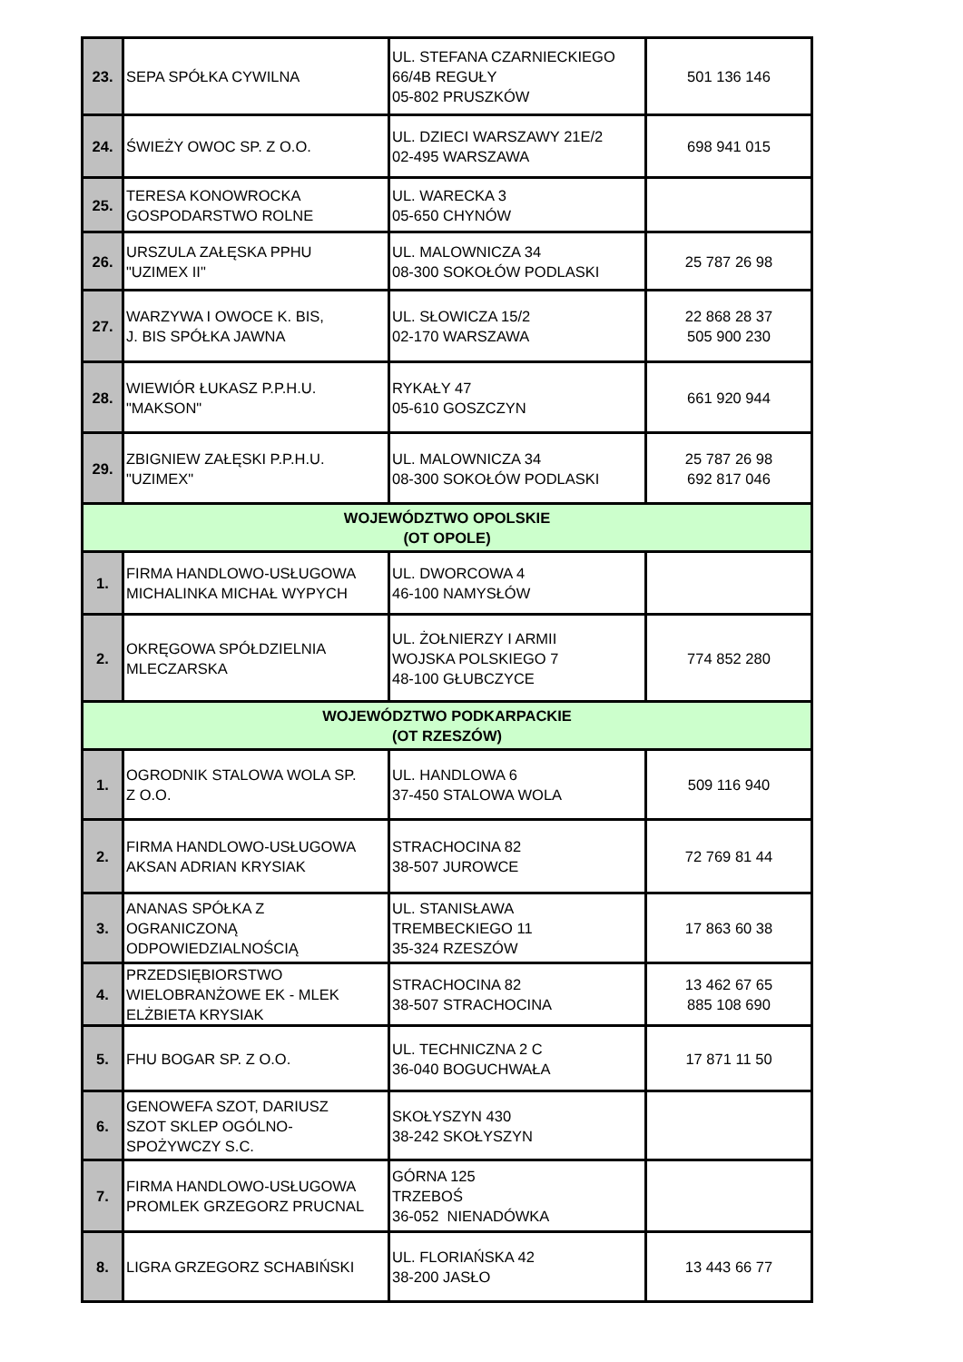| 23. | SEPA SPÓŁKA CYWILNA | UL. STEFANA CZARNIECKIEGO 66/4B REGUŁY 05-802 PRUSZKÓW | 501 136 146 |
| 24. | ŚWIEŻY OWOC SP. Z O.O. | UL. DZIECI WARSZAWY 21E/2 02-495 WARSZAWA | 698 941 015 |
| 25. | TERESA KONOWROCKA GOSPODARSTWO ROLNE | UL. WARECKA 3 05-650 CHYNÓW | |
| 26. | URSZULA ZAŁĘSKA PPHU "UZIMEX II" | UL. MALOWNICZA 34 08-300 SOKOŁÓW PODLASKI | 25 787 26 98 |
| 27. | WARZYWA I OWOCE K. BIS, J. BIS SPÓŁKA JAWNA | UL. SŁOWICZA 15/2 02-170 WARSZAWA | 22 868 28 37 505 900 230 |
| 28. | WIEWIÓR ŁUKASZ P.P.H.U. "MAKSON" | RYKAŁY 47 05-610 GOSZCZYN | 661 920 944 |
| 29. | ZBIGNIEW ZAŁĘSKI P.P.H.U. "UZIMEX" | UL. MALOWNICZA 34 08-300 SOKOŁÓW PODLASKI | 25 787 26 98 692 817 046 |
| WOJEWÓDZTWO OPOLSKIE (OT OPOLE) | | | |
| 1. | FIRMA HANDLOWO-USŁUGOWA MICHALINKA MICHAŁ WYPYCH | UL. DWORCOWA 4 46-100 NAMYSŁÓW | |
| 2. | OKRĘGOWA SPÓŁDZIELNIA MLECZARSKA | UL. ŻOŁNIERZY I ARMII WOJSKA POLSKIEGO 7 48-100 GŁUBCZYCE | 774 852 280 |
| WOJEWÓDZTWO PODKARPACKIE (OT RZESZÓW) | | | |
| 1. | OGRODNIK STALOWA WOLA SP. Z O.O. | UL. HANDLOWA 6 37-450 STALOWA WOLA | 509 116 940 |
| 2. | FIRMA HANDLOWO-USŁUGOWA AKSAN ADRIAN KRYSIAK | STRACHOCINA 82 38-507 JUROWCE | 72 769 81 44 |
| 3. | ANANAS SPÓŁKA Z OGRANICZONĄ ODPOWIEDZIALNOŚCIĄ | UL. STANISŁAWA TREMBECKIEGO 11 35-324 RZESZÓW | 17 863 60 38 |
| 4. | PRZEDSIĘBIORSTWO WIELOBRANŻOWE EK - MLEK ELŻBIETA KRYSIAK | STRACHOCINA 82 38-507 STRACHOCINA | 13 462 67 65 885 108 690 |
| 5. | FHU BOGAR SP. Z O.O. | UL. TECHNICZNA 2 C 36-040 BOGUCHWAŁA | 17 871 11 50 |
| 6. | GENOWEFA SZOT, DARIUSZ SZOT SKLEP OGÓLNO- SPOŻYWCZY S.C. | SKOŁYSZYN 430 38-242 SKOŁYSZYN | |
| 7. | FIRMA HANDLOWO-USŁUGOWA PROMLEK GRZEGORZ PRUCNAL | GÓRNA 125 TRZEBOŚ 36-052 NIENADÓWKA | |
| 8. | LIGRA GRZEGORZ SCHABIŃSKI | UL. FLORIAŃSKA 42 38-200 JASŁO | 13 443 66 77 |